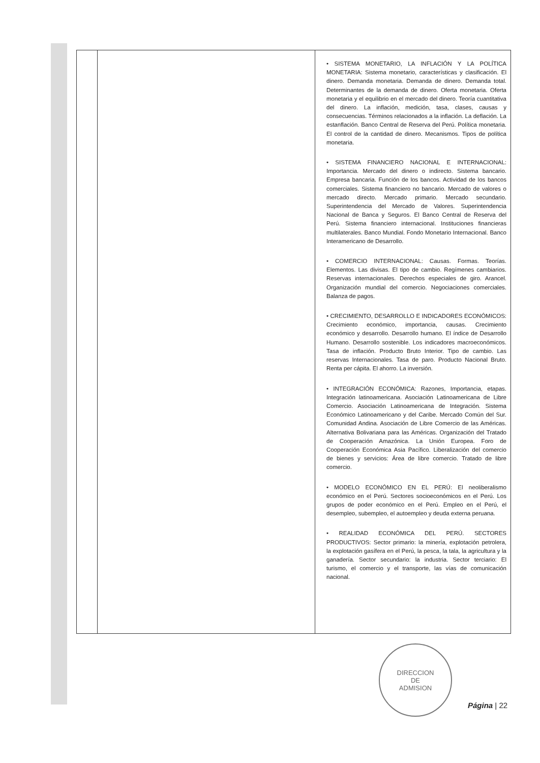| | | • SISTEMA MONETARIO, LA INFLACIÓN Y LA POLÍTICA MONETARIA: Sistema monetario, características y clasificación. El dinero. Demanda monetaria. Demanda de dinero. Demanda total. Determinantes de la demanda de dinero. Oferta monetaria. Oferta monetaria y el equilibrio en el mercado del dinero. Teoría cuantitativa del dinero. La inflación, medición, tasa, clases, causas y consecuencias. Términos relacionados a la inflación. La deflación. La estanflación. Banco Central de Reserva del Perú. Política monetaria. El control de la cantidad de dinero. Mecanismos. Tipos de política monetaria. • SISTEMA FINANCIERO NACIONAL E INTERNACIONAL: Importancia. Mercado del dinero o indirecto. Sistema bancario. Empresa bancaria. Función de los bancos. Actividad de los bancos comerciales. Sistema financiero no bancario. Mercado de valores o mercado directo. Mercado primario. Mercado secundario. Superintendencia del Mercado de Valores. Superintendencia Nacional de Banca y Seguros. El Banco Central de Reserva del Perú. Sistema financiero internacional. Instituciones financieras multilaterales. Banco Mundial. Fondo Monetario Internacional. Banco Interamericano de Desarrollo. • COMERCIO INTERNACIONAL: Causas. Formas. Teorías. Elementos. Las divisas. El tipo de cambio. Regímenes cambiarios. Reservas internacionales. Derechos especiales de giro. Arancel. Organización mundial del comercio. Negociaciones comerciales. Balanza de pagos. • CRECIMIENTO, DESARROLLO E INDICADORES ECONÓMICOS: Crecimiento económico, importancia, causas. Crecimiento económico y desarrollo. Desarrollo humano. El índice de Desarrollo Humano. Desarrollo sostenible. Los indicadores macroeconómicos. Tasa de inflación. Producto Bruto Interior. Tipo de cambio. Las reservas Internacionales. Tasa de paro. Producto Nacional Bruto. Renta per cápita. El ahorro. La inversión. • INTEGRACIÓN ECONÓMICA: Razones, Importancia, etapas. Integración latinoamericana. Asociación Latinoamericana de Libre Comercio. Asociación Latinoamericana de Integración. Sistema Económico Latinoamericano y del Caribe. Mercado Común del Sur. Comunidad Andina. Asociación de Libre Comercio de las Américas. Alternativa Bolivariana para las Américas. Organización del Tratado de Cooperación Amazónica. La Unión Europea. Foro de Cooperación Económica Asia Pacífico. Liberalización del comercio de bienes y servicios: Área de libre comercio. Tratado de libre comercio. • MODELO ECONÓMICO EN EL PERÚ: El neoliberalismo económico en el Perú. Sectores socioeconómicos en el Perú. Los grupos de poder económico en el Perú. Empleo en el Perú, el desempleo, subempleo, el autoempleo y deuda externa peruana. • REALIDAD ECONÓMICA DEL PERÚ. SECTORES PRODUCTIVOS: Sector primario: la minería, explotación petrolera, la explotación gasífera en el Perú, la pesca, la tala, la agricultura y la ganadería. Sector secundario: la industria. Sector terciario: El turismo, el comercio y el transporte, las vías de comunicación nacional. |
DIRECCION
DE
ADMISION
Página | 22